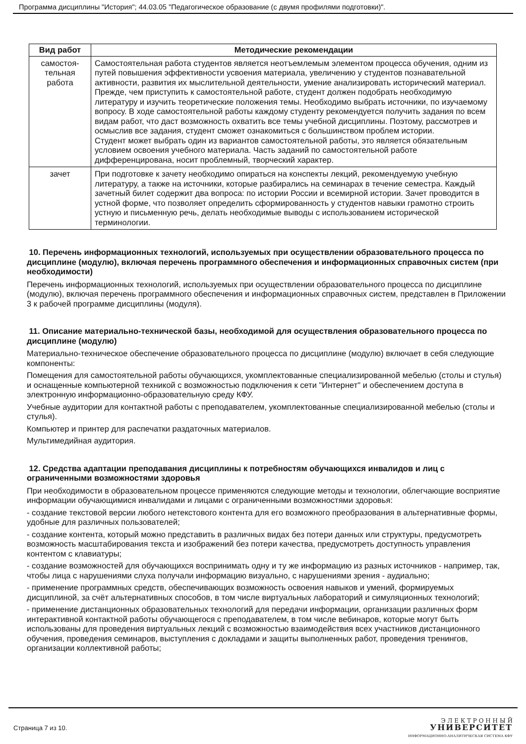Программа дисциплины "История"; 44.03.05 "Педагогическое образование (с двумя профилями подготовки)".
| Вид работ | Методические рекомендации |
| --- | --- |
| самостоя- тельная работа | Самостоятельная работа студентов является неотъемлемым элементом процесса обучения, одним из путей повышения эффективности усвоения материала, увеличению у студентов познавательной активности, развития их мыслительной деятельности, умение анализировать исторический материал. Прежде, чем приступить к самостоятельной работе, студент должен подобрать необходимую литературу и изучить теоретические положения темы. Необходимо выбрать источники, по изучаемому вопросу. В ходе самостоятельной работы каждому студенту рекомендуется получить задания по всем видам работ, что даст возможность охватить все темы учебной дисциплины. Поэтому, рассмотрев и осмыслив все задания, студент сможет ознакомиться с большинством проблем истории. Студент может выбрать один из вариантов самостоятельной работы, это является обязательным условием освоения учебного материала. Часть заданий по самостоятельной работе дифференцирована, носит проблемный, творческий характер. |
| зачет | При подготовке к зачету необходимо опираться на конспекты лекций, рекомендуемую учебную литературу, а также на источники, которые разбирались на семинарах в течение семестра. Каждый зачетный билет содержит два вопроса: по истории России и всемирной истории. Зачет проводится в устной форме, что позволяет определить сформированность у студентов навыки грамотно строить устную и письменную речь, делать необходимые выводы с использованием исторической терминологии. |
10. Перечень информационных технологий, используемых при осуществлении образовательного процесса по дисциплине (модулю), включая перечень программного обеспечения и информационных справочных систем (при необходимости)
Перечень информационных технологий, используемых при осуществлении образовательного процесса по дисциплине (модулю), включая перечень программного обеспечения и информационных справочных систем, представлен в Приложении 3 к рабочей программе дисциплины (модуля).
11. Описание материально-технической базы, необходимой для осуществления образовательного процесса по дисциплине (модулю)
Материально-техническое обеспечение образовательного процесса по дисциплине (модулю) включает в себя следующие компоненты:
Помещения для самостоятельной работы обучающихся, укомплектованные специализированной мебелью (столы и стулья) и оснащенные компьютерной техникой с возможностью подключения к сети "Интернет" и обеспечением доступа в электронную информационно-образовательную среду КФУ.
Учебные аудитории для контактной работы с преподавателем, укомплектованные специализированной мебелью (столы и стулья).
Компьютер и принтер для распечатки раздаточных материалов.
Мультимедийная аудитория.
12. Средства адаптации преподавания дисциплины к потребностям обучающихся инвалидов и лиц с ограниченными возможностями здоровья
При необходимости в образовательном процессе применяются следующие методы и технологии, облегчающие восприятие информации обучающимися инвалидами и лицами с ограниченными возможностями здоровья:
- создание текстовой версии любого нетекстового контента для его возможного преобразования в альтернативные формы, удобные для различных пользователей;
- создание контента, который можно представить в различных видах без потери данных или структуры, предусмотреть возможность масштабирования текста и изображений без потери качества, предусмотреть доступность управления контентом с клавиатуры;
- создание возможностей для обучающихся воспринимать одну и ту же информацию из разных источников - например, так, чтобы лица с нарушениями слуха получали информацию визуально, с нарушениями зрения - аудиально;
- применение программных средств, обеспечивающих возможность освоения навыков и умений, формируемых дисциплиной, за счёт альтернативных способов, в том числе виртуальных лабораторий и симуляционных технологий;
- применение дистанционных образовательных технологий для передачи информации, организации различных форм интерактивной контактной работы обучающегося с преподавателем, в том числе вебинаров, которые могут быть использованы для проведения виртуальных лекций с возможностью взаимодействия всех участников дистанционного обучения, проведения семинаров, выступления с докладами и защиты выполненных работ, проведения тренингов, организации коллективной работы;
Страница 7 из 10.
Э Л Е К Т Р О Н Н Ы Й
УНИВЕРСИТЕТ
ИНФОРМАЦИОННО-АНАЛИТИЧЕСКАЯ СИСТЕМА КФУ